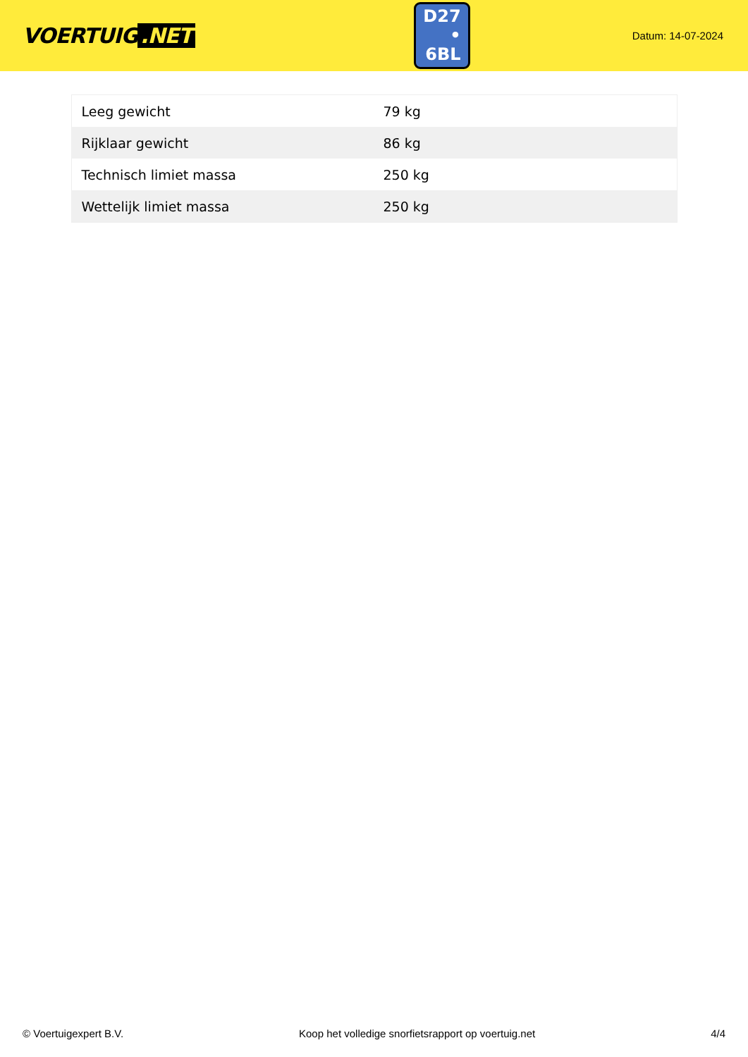VOERTUIG.NET
D27
• 6BL
Datum: 14-07-2024
| Leeg gewicht | 79 kg |
| Rijklaar gewicht | 86 kg |
| Technisch limiet massa | 250 kg |
| Wettelijk limiet massa | 250 kg |
© Voertuigexpert B.V. Koop het volledige snorfietsrapport op voertuig.net 4/4